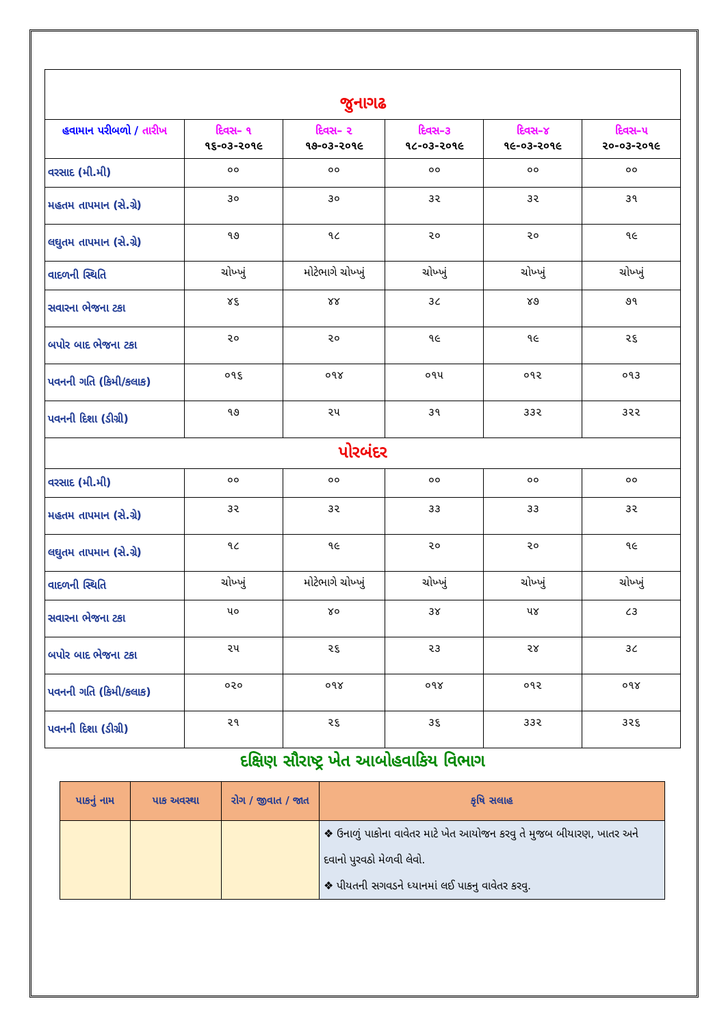| જુનાગઢ | | | | | |
| હવામાન પરીબળો / તારીખ | દિવસ– ૧ ૧૬-૦૩-૨૦૧૯ | દિવસ– ૨ ૧૭-૦૩-૨૦૧૯ | દિવસ–૩ ૧૮-૦૩-૨૦૧૯ | દિવસ–૪ ૧૯-૦૩-૨૦૧૯ | દિવસ–૫ ૨૦-૦૩-૨૦૧૯ |
| વરસાદ (મી.મી) | ૦૦ | ૦૦ | ૦૦ | ૦૦ | ૦૦ |
| મહતમ તાપમાન (સે.ગ્રે) | ૩૦ | ૩૦ | ૩૨ | ૩૨ | ૩૧ |
| લઘુતમ તાપમાન (સે.ગ્રે) | ૧૭ | ૧૮ | ૨૦ | ૨૦ | ૧૯ |
| વાદળની સ્થિતિ | ચોખ્ખું | મોટેભાગે ચોખ્ખું | ચોખ્ખું | ચોખ્ખું | ચોખ્ખું |
| સવારના ભેજના ટકા | ૪૬ | ૪૪ | ૩૮ | ૪૭ | ૭૧ |
| બપોર બાદ ભેજના ટકા | ૨૦ | ૨૦ | ૧૯ | ૧૯ | ૨૬ |
| પવનની ગતિ (કિમી/કલાક) | ૦૧૬ | ૦૧૪ | ૦૧૫ | ૦૧૨ | ૦૧૩ |
| પવનની દિશા (ડીગ્રી) | ૧૭ | ૨૫ | ૩૧ | ૩૩૨ | ૩૨૨ |
| પોરબંદર | | | | | |
| વરસાદ (મી.મી) | ૦૦ | ૦૦ | ૦૦ | ૦૦ | ૦૦ |
| મહતમ તાપમાન (સે.ગ્રે) | ૩૨ | ૩૨ | ૩૩ | ૩૩ | ૩૨ |
| લઘુતમ તાપમાન (સે.ગ્રે) | ૧૮ | ૧૯ | ૨૦ | ૨૦ | ૧૯ |
| વાદળની સ્થિતિ | ચોખ્ખું | મોટેભાગે ચોખ્ખું | ચોખ્ખું | ચોખ્ખું | ચોખ્ખું |
| સવારના ભેજના ટકા | ૫૦ | ૪૦ | ૩૪ | ૫૪ | ૮૩ |
| બપોર બાદ ભેજના ટકા | ૨૫ | ૨૬ | ૨૩ | ૨૪ | ૩૮ |
| પવનની ગતિ (કિમી/કલાક) | ૦૨૦ | ૦૧૪ | ૦૧૪ | ૦૧૨ | ૦૧૪ |
| પવનની દિશા (ડીગ્રી) | ૨૧ | ૨૬ | ૩૬ | ૩૩૨ | ૩૨૬ |
દક્ષિણ સૌરાષ્ટ્ર ખેત આબોહવાકિય વિભાગ
| પાકનું નામ | પાક અવસ્થા | રોગ / જીવાત / જાત | કૃષિ સલાહ |
| --- | --- | --- | --- |
| | | | ❖ ઉનાળું પાકોના વાવેતર માટે ખેત આયોજન કરવુ તે મુજબ બીયારણ, ખાતર અને દવાનો પુરવઠો મેળવી લેવો. ❖ પીયતની સગવડને ધ્યાનમાં લઈ પાકનુ વાવેતર કરવુ. |